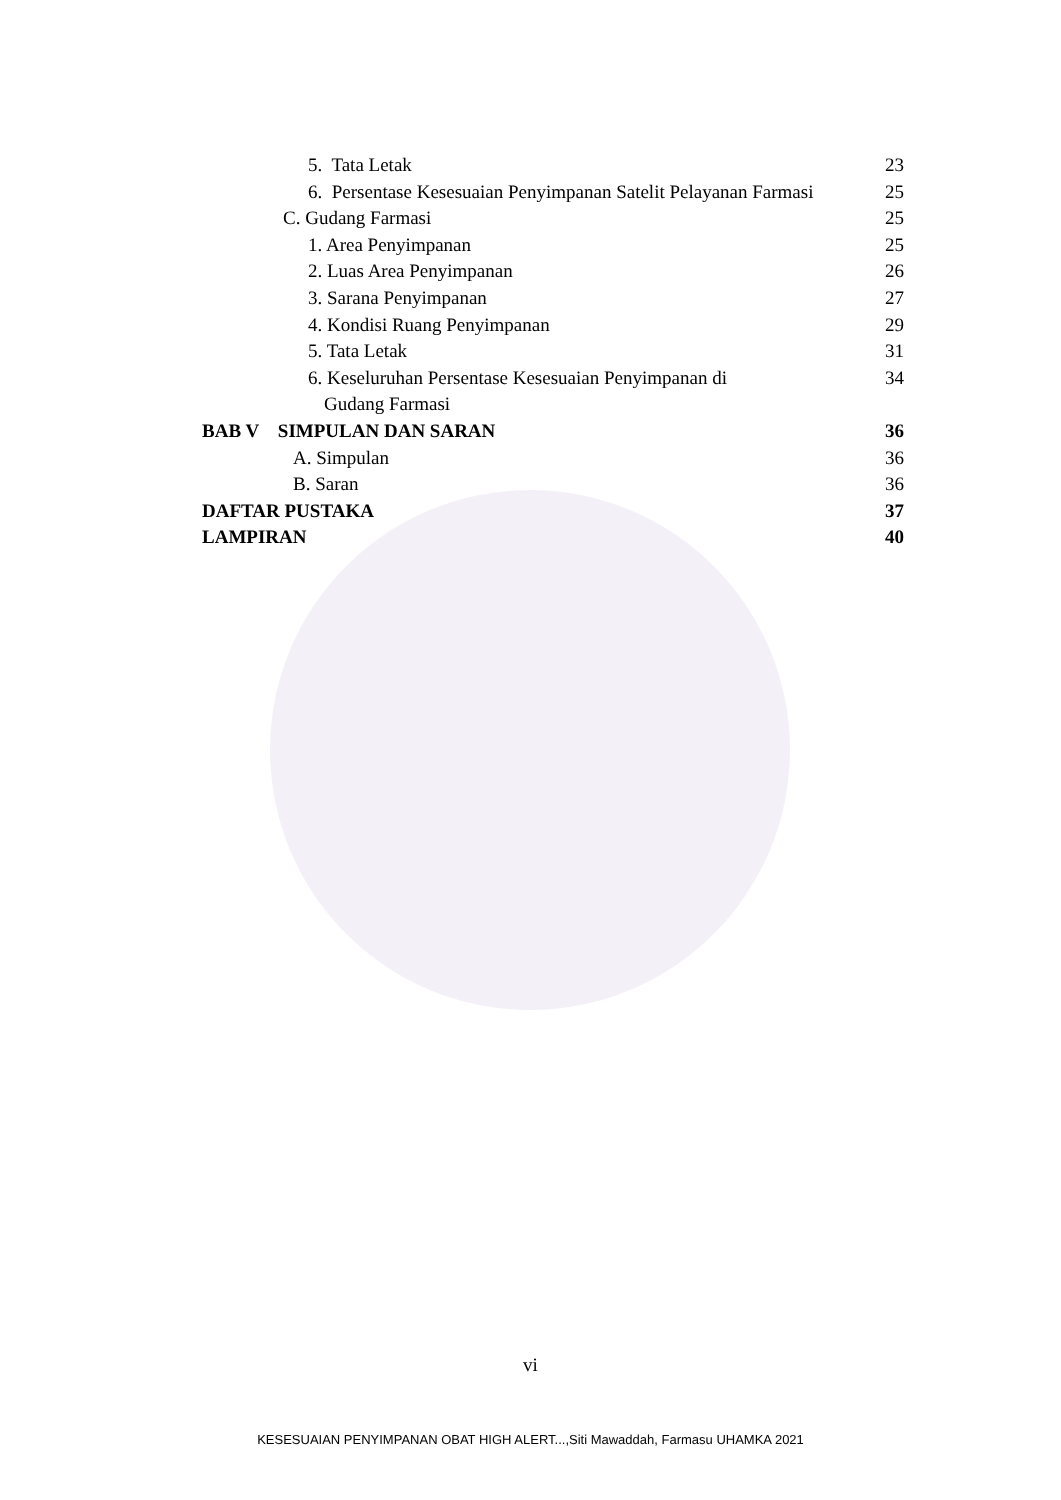5. Tata Letak 23
6. Persentase Kesesuaian Penyimpanan Satelit Pelayanan Farmasi 25
C. Gudang Farmasi 25
1. Area Penyimpanan 25
2. Luas Area Penyimpanan 26
3. Sarana Penyimpanan 27
4. Kondisi Ruang Penyimpanan 29
5. Tata Letak 31
6. Keseluruhan Persentase Kesesuaian Penyimpanan di 34
Gudang Farmasi
BAB V SIMPULAN DAN SARAN 36
A. Simpulan 36
B. Saran 36
DAFTAR PUSTAKA 37
LAMPIRAN 40
vi
KESESUAIAN PENYIMPANAN OBAT HIGH ALERT...,Siti Mawaddah, Farmasu UHAMKA 2021